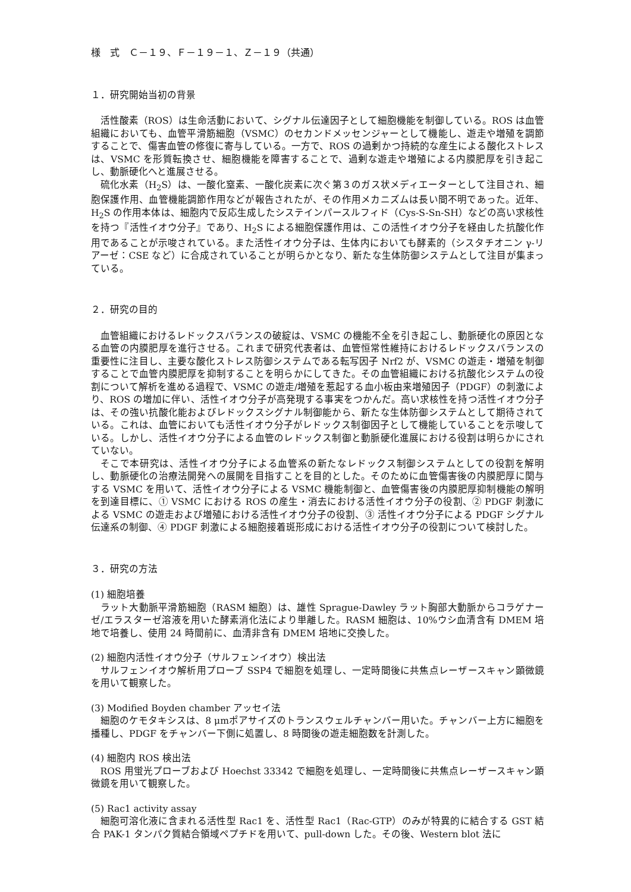様　式　Ｃ－１９、Ｆ－１９－１、Ｚ－１９（共通）
１．研究開始当初の背景
活性酸素（ROS）は生命活動において、シグナル伝達因子として細胞機能を制御している。ROS は血管組織においても、血管平滑筋細胞（VSMC）のセカンドメッセンジャーとして機能し、遊走や増殖を調節することで、傷害血管の修復に寄与している。一方で、ROS の過剰かつ持続的な産生による酸化ストレスは、VSMC を形質転換させ、細胞機能を障害することで、過剰な遊走や増殖による内膜肥厚を引き起こし、動脈硬化へと進展させる。
硫化水素（H<sub>2</sub>S）は、一酸化窒素、一酸化炭素に次ぐ第３のガス状メディエーターとして注目され、細胞保護作用、血管機能調節作用などが報告されたが、その作用メカニズムは長い間不明であった。近年、H<sub>2</sub>S の作用本体は、細胞内で反応生成したシステインパースルフィド（Cys-S-Sn-SH）などの高い求核性を持つ『活性イオウ分子』であり、H<sub>2</sub>S による細胞保護作用は、この活性イオウ分子を経由した抗酸化作用であることが示唆されている。また活性イオウ分子は、生体内においても酵素的（シスタチオニン γ-リアーゼ：CSE など）に合成されていることが明らかとなり、新たな生体防御システムとして注目が集まっている。
２．研究の目的
血管組織におけるレドックスバランスの破綻は、VSMC の機能不全を引き起こし、動脈硬化の原因となる血管の内膜肥厚を進行させる。これまで研究代表者は、血管恒常性維持におけるレドックスバランスの重要性に注目し、主要な酸化ストレス防御システムである転写因子 Nrf2 が、VSMC の遊走・増殖を制御することで血管内膜肥厚を抑制することを明らかにしてきた。その血管組織における抗酸化システムの役割について解析を進める過程で、VSMC の遊走/増殖を惹起する血小板由来増殖因子（PDGF）の刺激により、ROS の増加に伴い、活性イオウ分子が高発現する事実をつかんだ。高い求核性を持つ活性イオウ分子は、その強い抗酸化能およびレドックスシグナル制御能から、新たな生体防御システムとして期待されている。これは、血管においても活性イオウ分子がレドックス制御因子として機能していることを示唆している。しかし、活性イオウ分子による血管のレドックス制御と動脈硬化進展における役割は明らかにされていない。
そこで本研究は、活性イオウ分子による血管系の新たなレドックス制御システムとしての役割を解明し、動脈硬化の治療法開発への展開を目指すことを目的とした。そのために血管傷害後の内膜肥厚に関与する VSMC を用いて、活性イオウ分子による VSMC 機能制御と、血管傷害後の内膜肥厚抑制機能の解明を到達目標に、① VSMC における ROS の産生・消去における活性イオウ分子の役割、② PDGF 刺激による VSMC の遊走および増殖における活性イオウ分子の役割、③ 活性イオウ分子による PDGF シグナル伝達系の制御、④ PDGF 刺激による細胞接着斑形成における活性イオウ分子の役割について検討した。
３．研究の方法
(1) 細胞培養
ラット大動脈平滑筋細胞（RASM 細胞）は、雄性 Sprague-Dawley ラット胸部大動脈からコラゲナーゼ/エラスターゼ溶液を用いた酵素消化法により単離した。RASM 細胞は、10%ウシ血清含有 DMEM 培地で培養し、使用 24 時間前に、血清非含有 DMEM 培地に交換した。
(2) 細胞内活性イオウ分子（サルフェンイオウ）検出法
サルフェンイオウ解析用プローブ SSP4 で細胞を処理し、一定時間後に共焦点レーザースキャン顕微鏡を用いて観察した。
(3) Modified Boyden chamber アッセイ法
細胞のケモタキシスは、8 μmポアサイズのトランスウェルチャンバー用いた。チャンバー上方に細胞を播種し、PDGF をチャンバー下側に処置し、8 時間後の遊走細胞数を計測した。
(4) 細胞内 ROS 検出法
ROS 用蛍光プローブおよび Hoechst 33342 で細胞を処理し、一定時間後に共焦点レーザースキャン顕微鏡を用いて観察した。
(5) Rac1 activity assay
細胞可溶化液に含まれる活性型 Rac1 を、活性型 Rac1（Rac-GTP）のみが特異的に結合する GST 結合 PAK-1 タンパク質結合領域ペプチドを用いて、pull-down した。その後、Western blot 法に